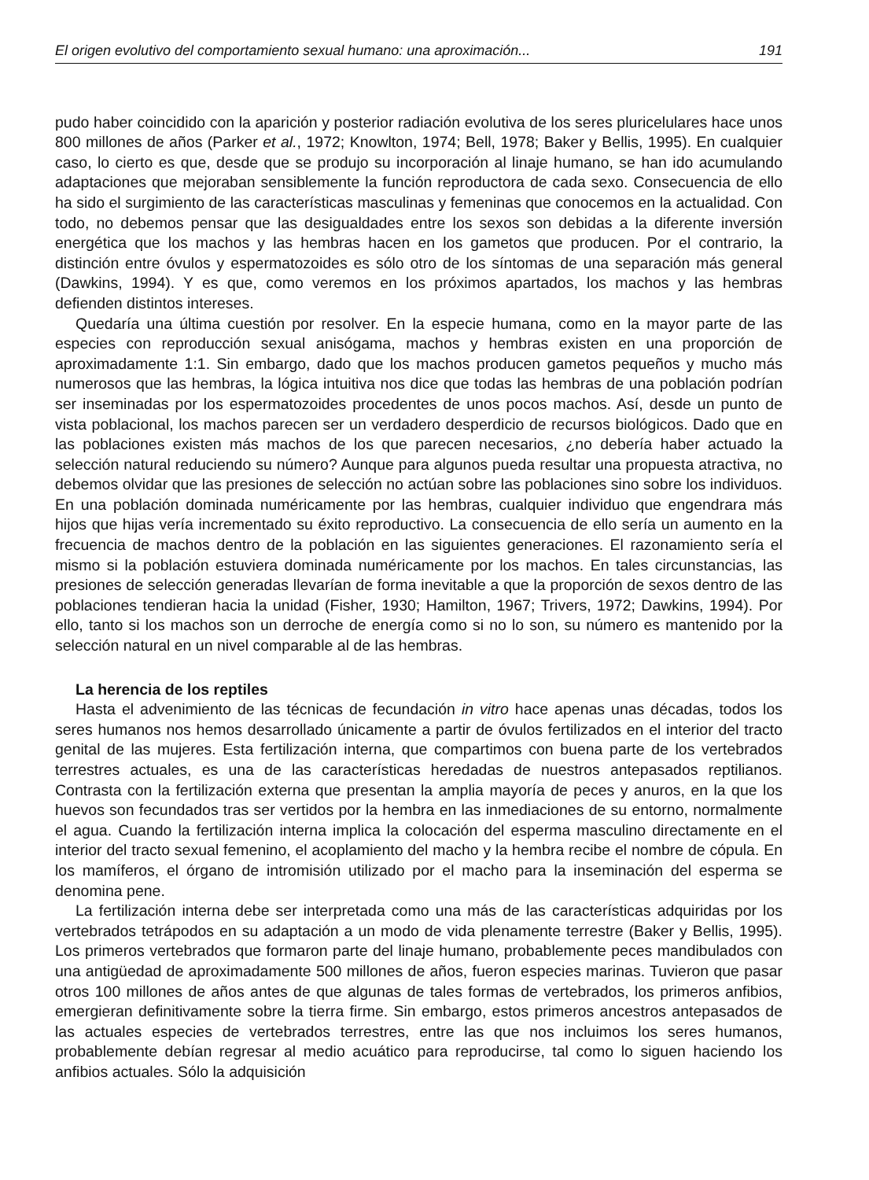El origen evolutivo del comportamiento sexual humano: una aproximación... 191
pudo haber coincidido con la aparición y posterior radiación evolutiva de los seres pluricelulares hace unos 800 millones de años (Parker et al., 1972; Knowlton, 1974; Bell, 1978; Baker y Bellis, 1995). En cualquier caso, lo cierto es que, desde que se produjo su incorporación al linaje humano, se han ido acumulando adaptaciones que mejoraban sensiblemente la función reproductora de cada sexo. Consecuencia de ello ha sido el surgimiento de las características masculinas y femeninas que conocemos en la actualidad. Con todo, no debemos pensar que las desigualdades entre los sexos son debidas a la diferente inversión energética que los machos y las hembras hacen en los gametos que producen. Por el contrario, la distinción entre óvulos y espermatozoides es sólo otro de los síntomas de una separación más general (Dawkins, 1994). Y es que, como veremos en los próximos apartados, los machos y las hembras defienden distintos intereses.
Quedaría una última cuestión por resolver. En la especie humana, como en la mayor parte de las especies con reproducción sexual anisógama, machos y hembras existen en una proporción de aproximadamente 1:1. Sin embargo, dado que los machos producen gametos pequeños y mucho más numerosos que las hembras, la lógica intuitiva nos dice que todas las hembras de una población podrían ser inseminadas por los espermatozoides procedentes de unos pocos machos. Así, desde un punto de vista poblacional, los machos parecen ser un verdadero desperdicio de recursos biológicos. Dado que en las poblaciones existen más machos de los que parecen necesarios, ¿no debería haber actuado la selección natural reduciendo su número? Aunque para algunos pueda resultar una propuesta atractiva, no debemos olvidar que las presiones de selección no actúan sobre las poblaciones sino sobre los individuos. En una población dominada numéricamente por las hembras, cualquier individuo que engendrara más hijos que hijas vería incrementado su éxito reproductivo. La consecuencia de ello sería un aumento en la frecuencia de machos dentro de la población en las siguientes generaciones. El razonamiento sería el mismo si la población estuviera dominada numéricamente por los machos. En tales circunstancias, las presiones de selección generadas llevarían de forma inevitable a que la proporción de sexos dentro de las poblaciones tendieran hacia la unidad (Fisher, 1930; Hamilton, 1967; Trivers, 1972; Dawkins, 1994). Por ello, tanto si los machos son un derroche de energía como si no lo son, su número es mantenido por la selección natural en un nivel comparable al de las hembras.
La herencia de los reptiles
Hasta el advenimiento de las técnicas de fecundación in vitro hace apenas unas décadas, todos los seres humanos nos hemos desarrollado únicamente a partir de óvulos fertilizados en el interior del tracto genital de las mujeres. Esta fertilización interna, que compartimos con buena parte de los vertebrados terrestres actuales, es una de las características heredadas de nuestros antepasados reptilianos. Contrasta con la fertilización externa que presentan la amplia mayoría de peces y anuros, en la que los huevos son fecundados tras ser vertidos por la hembra en las inmediaciones de su entorno, normalmente el agua. Cuando la fertilización interna implica la colocación del esperma masculino directamente en el interior del tracto sexual femenino, el acoplamiento del macho y la hembra recibe el nombre de cópula. En los mamíferos, el órgano de intromisión utilizado por el macho para la inseminación del esperma se denomina pene.
La fertilización interna debe ser interpretada como una más de las características adquiridas por los vertebrados tetrápodos en su adaptación a un modo de vida plenamente terrestre (Baker y Bellis, 1995). Los primeros vertebrados que formaron parte del linaje humano, probablemente peces mandibulados con una antigüedad de aproximadamente 500 millones de años, fueron especies marinas. Tuvieron que pasar otros 100 millones de años antes de que algunas de tales formas de vertebrados, los primeros anfibios, emergieran definitivamente sobre la tierra firme. Sin embargo, estos primeros ancestros antepasados de las actuales especies de vertebrados terrestres, entre las que nos incluimos los seres humanos, probablemente debían regresar al medio acuático para reproducirse, tal como lo siguen haciendo los anfibios actuales. Sólo la adquisición